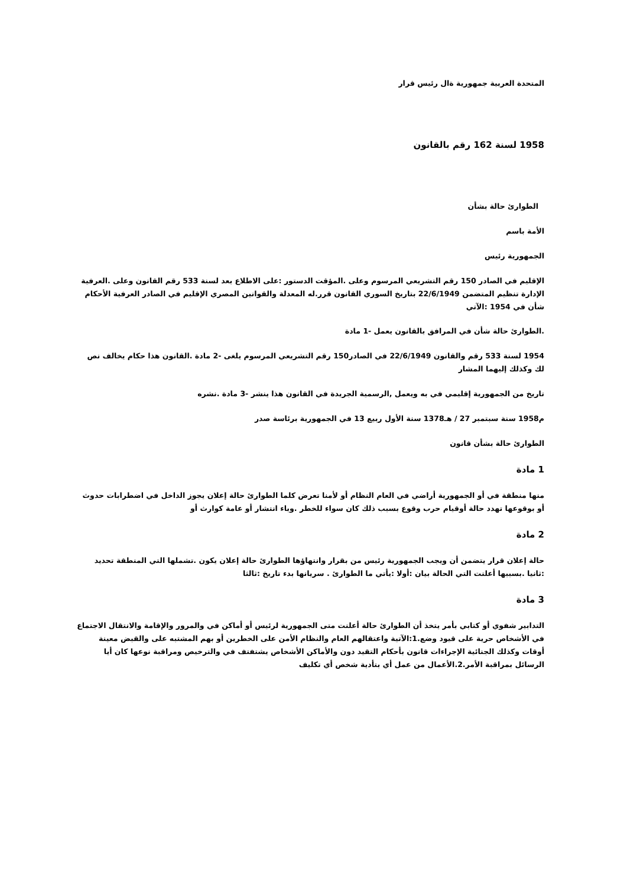المتحدة العربية جمهورية ةال رئيس قرار
1958 لسنة 162 رقم بالقانون
الطوارئ حالة بشأن
الأمة باسم
الجمهورية رئيس
الإقليم في الصادر 150 رقم التشريعي المرسوم وعلى .المؤقت الدستور :على الاطلاع بعد لسنة 533 رقم القانون وعلى .العرفية الإدارة تنظيم المتضمن 22/6/1949 بتاريخ السوري القانون قرر.له المعدلة والقوانين المصري الإقليم في الصادر العرفية الأحكام شأن في 1954 :الآتي
.الطوارئ حالة شأن في المرافق بالقانون يعمل -1 مادة
1954 لسنة 533 رقم والقانون 22/6/1949 في الصادر150 رقم التشريعي المرسوم يلغى -2 مادة .القانون هذا حكام يخالف نص لك وكذلك إليهما المشار
تاريخ من الجمهورية إقليمي في به ويعمل ,الرسمية الجريدة في القانون هذا ينشر -3 مادة .نشره
م1958 سنة سبتمبر 27 / هـ1378 سنة الأول ربيع 13 في الجمهورية برئاسة صدر
الطوارئ حالة بشأن قانون
1 مادة
منها منطقة في أو الجمهورية أراضي في العام النظام أو لأمنا تعرض كلما الطوارئ حالة إعلان يجوز الداخل في اضطرابات حدوث أو بوقوعها تهدد حالة أوقيام حرب وقوع بسبب ذلك كان سواء للخطر .وباء انتشار أو عامة كوارث أو
2 مادة
حالة إعلان قرار يتضمن أن ويجب الجمهورية رئيس من بقرار وانتهاؤها الطوارئ حالة إعلان يكون .تشملها التي المنطقة تحديد :ثانيا .بسببها أعلنت التي الحالة بيان :أولا :يأتي ما الطوارئ . سريانها بدء تاريخ :ثالثا
3 مادة
التدابير شفوي أو كتابي بأمر يتخذ أن الطوارئ حالة أعلنت متى الجمهورية لرئيس أو أماكن في والمرور والإقامة والانتقال الاجتماع في الأشخاص حرية على قيود وضع.1:الآتية واعتقالهم العام والنظام الأمن على الخطرين أو بهم المشتبه على والقبض معينة أوقات وكذلك الجنائية الإجراءات قانون بأحكام التقيد دون والأماكن الأشخاص يشتفتف في والترخيص ومراقبة نوعها كان أيا الرسائل بمراقبة الأمر.2.الأعمال من عمل أي بتأدية شخص أي تكليف